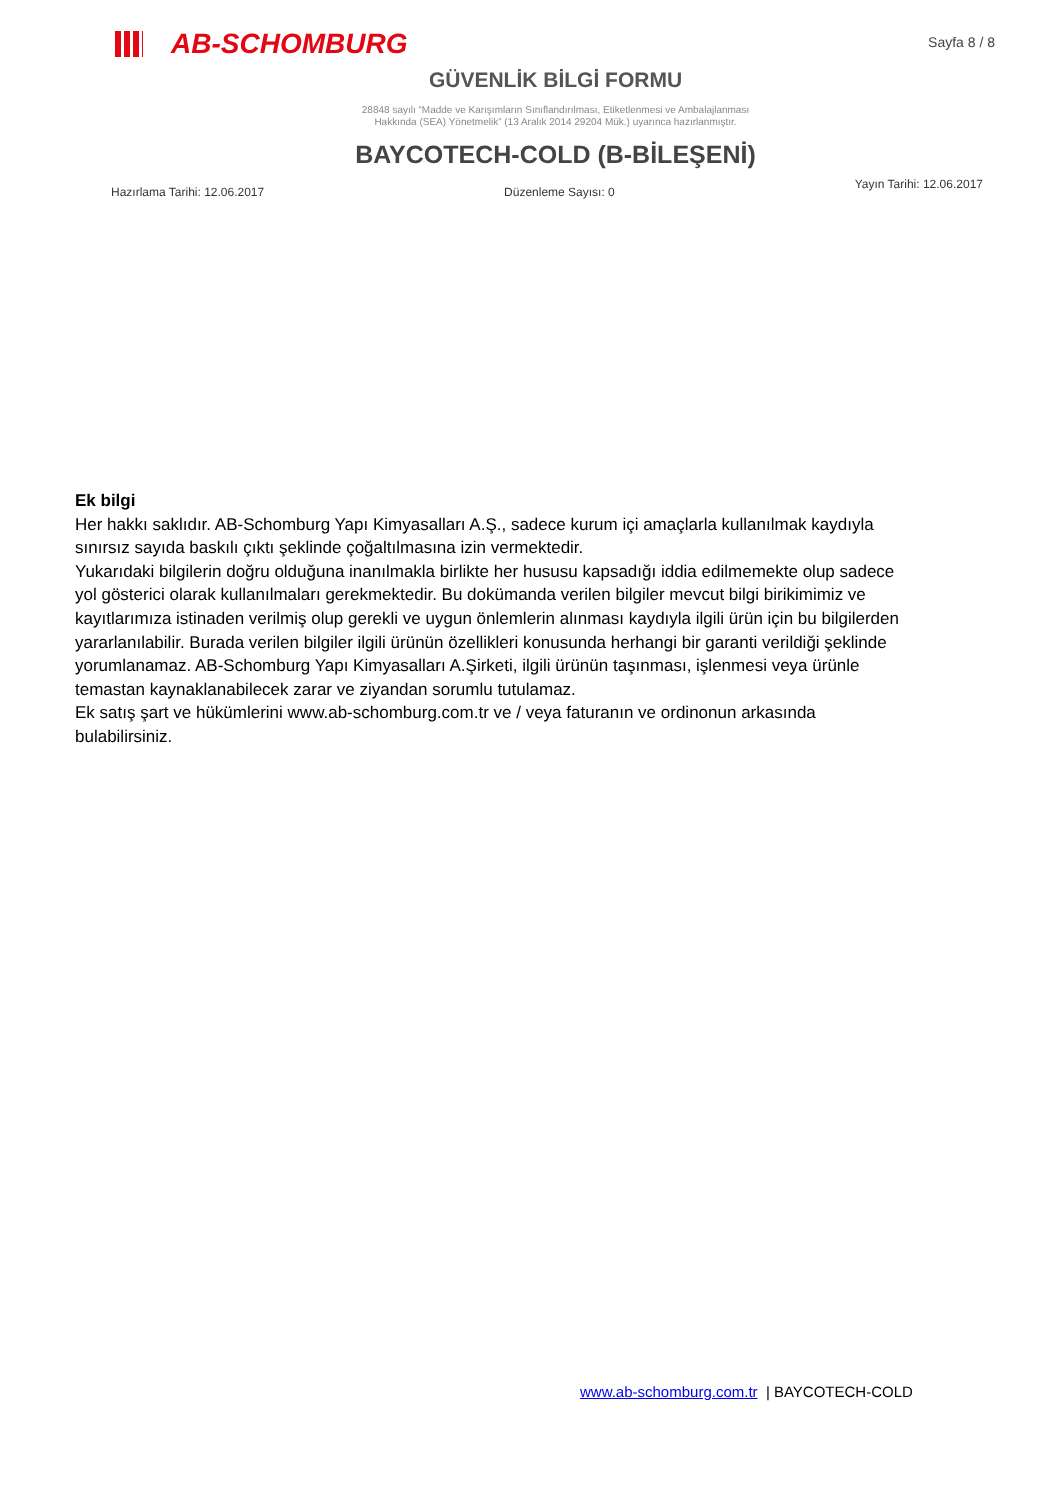AB-SCHOMBURG
Sayfa 8 / 8
GÜVENLİK BİLGİ FORMU
28848 sayılı “Madde ve Karışımların Sınıflandırılması, Etiketlenmesi ve Ambalajlanması
Hakkında (SEA) Yönetmelik” (13 Aralık 2014 29204 Mük.) uyarınca hazırlanmıştır.
BAYCOTECH-COLD (B-BİLEŞENİ)
Hazırlama Tarihi: 12.06.2017 Düzenleme Sayısı: 0 Yayın Tarihi: 12.06.2017
Ek bilgi
Her hakkı saklıdır. AB-Schomburg Yapı Kimyasalları A.Ş., sadece kurum içi amaçlarla kullanılmak kaydıyla sınırsız sayıda baskılı çıktı şeklinde çoğaltılmasına izin vermektedir.
Yukarıdaki bilgilerin doğru olduğuna inanılmakla birlikte her hususu kapsadığı iddia edilmemekte olup sadece yol gösterici olarak kullanılmaları gerekmektedir. Bu dokümanda verilen bilgiler mevcut bilgi birikimimiz ve kayıtlarımıza istinaden verilmiş olup gerekli ve uygun önlemlerin alınması kaydıyla ilgili ürün için bu bilgilerden yararlanılabilir. Burada verilen bilgiler ilgili ürünün özellikleri konusunda herhangi bir garanti verildiği şeklinde yorumlanamaz. AB-Schomburg Yapı Kimyasalları A.Şirketi, ilgili ürünün taşınması, işlenmesi veya ürünle temastan kaynaklanabilecek zarar ve ziyandan sorumlu tutulamaz.
Ek satış şart ve hükümlerini www.ab-schomburg.com.tr ve / veya faturanın ve ordinonun arkasında bulabilirsiniz.
www.ab-schomburg.com.tr | BAYCOTECH-COLD